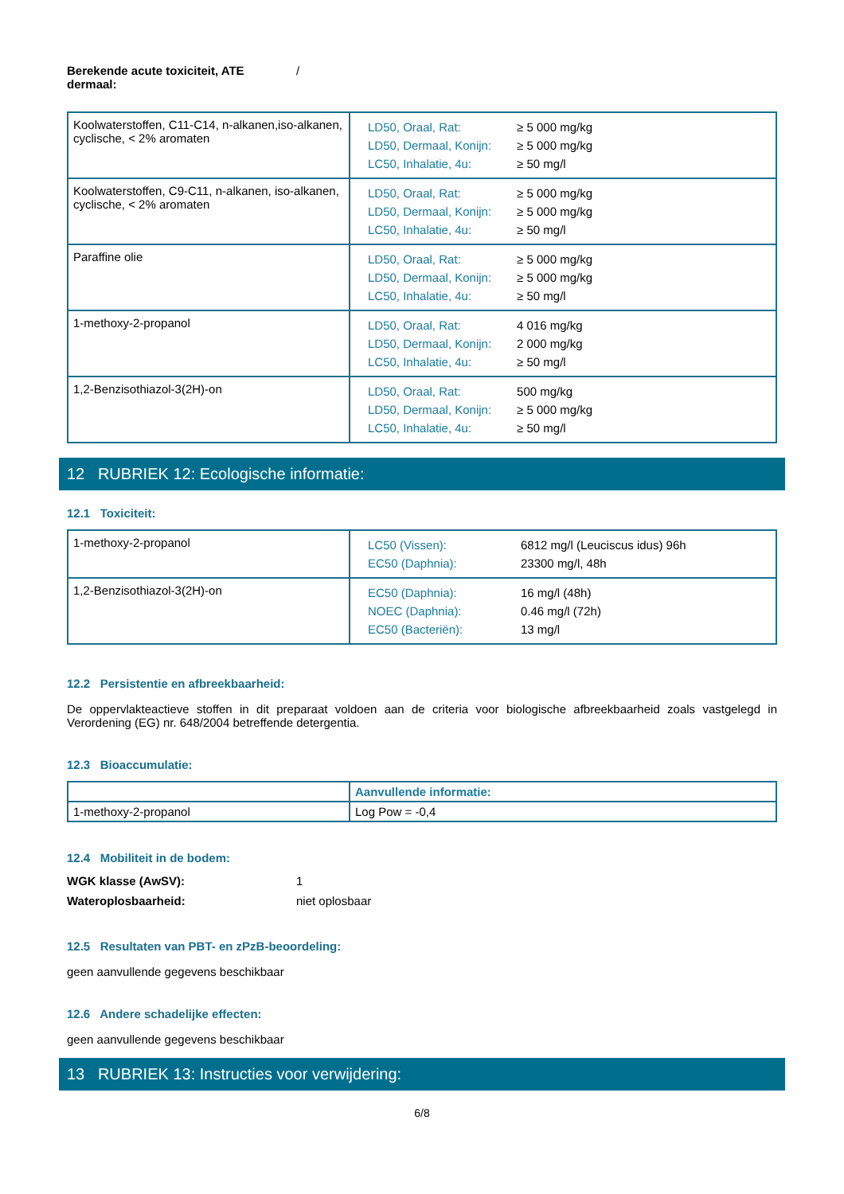Berekende acute toxiciteit, ATE dermaal: /
| Koolwaterstoffen, C11-C14, n-alkanen,iso-alkanen, cyclische, < 2% aromaten | / LD50, Oraal, Rat: / ≥ 5 000 mg/kg / / LD50, Dermaal, Konijn: / ≥ 5 000 mg/kg / / LC50, Inhalatie, 4u: / ≥ 50 mg/l / |
| Koolwaterstoffen, C9-C11, n-alkanen, iso-alkanen, cyclische, < 2% aromaten | / LD50, Oraal, Rat: / ≥ 5 000 mg/kg / / LD50, Dermaal, Konijn: / ≥ 5 000 mg/kg / / LC50, Inhalatie, 4u: / ≥ 50 mg/l / |
| Paraffine olie | / LD50, Oraal, Rat: / ≥ 5 000 mg/kg / / LD50, Dermaal, Konijn: / ≥ 5 000 mg/kg / / LC50, Inhalatie, 4u: / ≥ 50 mg/l / |
| 1-methoxy-2-propanol | / LD50, Oraal, Rat: / 4 016 mg/kg / / LD50, Dermaal, Konijn: / 2 000 mg/kg / / LC50, Inhalatie, 4u: / ≥ 50 mg/l / |
| 1,2-Benzisothiazol-3(2H)-on | / LD50, Oraal, Rat: / 500 mg/kg / / LD50, Dermaal, Konijn: / ≥ 5 000 mg/kg / / LC50, Inhalatie, 4u: / ≥ 50 mg/l / |
12 RUBRIEK 12: Ecologische informatie:
12.1 Toxiciteit:
| 1-methoxy-2-propanol | / LC50 (Vissen): / 6812 mg/l (Leuciscus idus) 96h / / EC50 (Daphnia): / 23300 mg/l, 48h / |
| 1,2-Benzisothiazol-3(2H)-on | / EC50 (Daphnia): / 16 mg/l (48h) / / NOEC (Daphnia): / 0.46 mg/l (72h) / / EC50 (Bacteriën): / 13 mg/l / |
12.2 Persistentie en afbreekbaarheid:
De oppervlakteactieve stoffen in dit preparaat voldoen aan de criteria voor biologische afbreekbaarheid zoals vastgelegd in Verordening (EG) nr. 648/2004 betreffende detergentia.
12.3 Bioaccumulatie:
| | Aanvullende informatie: |
| 1-methoxy-2-propanol | Log Pow = -0,4 |
12.4 Mobiliteit in de bodem:
WGK klasse (AwSV): 1
Wateroplosbaarheid: niet oplosbaar
12.5 Resultaten van PBT- en zPzB-beoordeling:
geen aanvullende gegevens beschikbaar
12.6 Andere schadelijke effecten:
geen aanvullende gegevens beschikbaar
13 RUBRIEK 13: Instructies voor verwijdering:
6/8